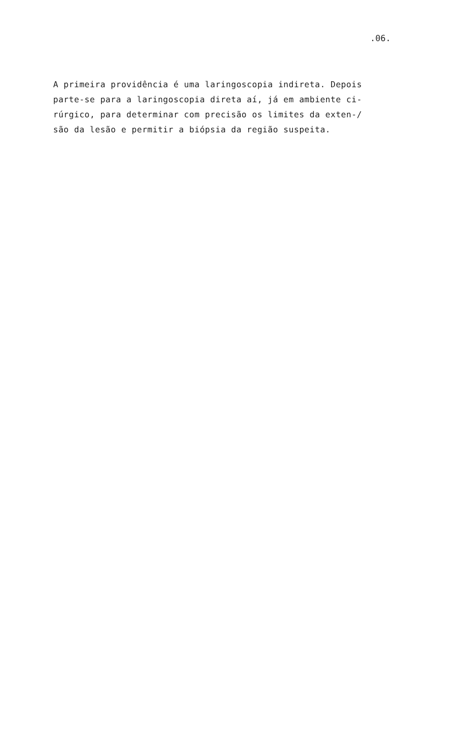.06.
A primeira providência é uma laringoscopia indireta. Depois parte-se para a laringoscopia direta aí, já em ambiente ci- rúrgico, para determinar com precisão os limites da exten-/ são da lesão e permitir a biópsia da região suspeita.